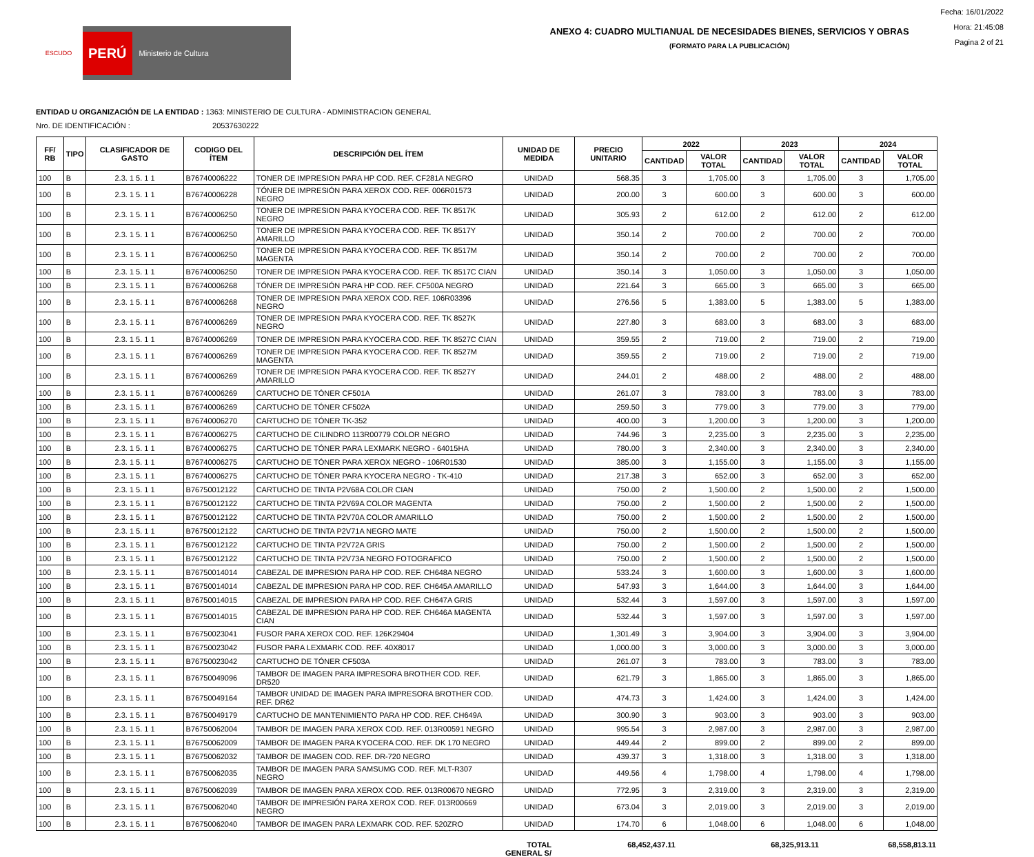ESCUDO
PERÚ
Ministerio de Cultura
ANEXO 4: CUADRO MULTIANUAL DE NECESIDADES BIENES, SERVICIOS Y OBRAS
(FORMATO PARA LA PUBLICACIÓN)
Fecha: 16/01/2022
Hora: 21:45:08
Pagina 2 of 21
ENTIDAD U ORGANIZACIÓN DE LA ENTIDAD : 1363: MINISTERIO DE CULTURA - ADMINISTRACION GENERAL
Nro. DE IDENTIFICACIÓN : 20537630222
| FF/ RB | TIPO | CLASIFICADOR DE GASTO | CODIGO DEL ÍTEM | DESCRIPCIÓN DEL ÍTEM | UNIDAD DE MEDIDA | PRECIO UNITARIO | 2022 | | 2023 | | 2024 | |
| --- | --- | --- | --- | --- | --- | --- | --- | --- | --- | --- | --- | --- |
| | | | | | | | CANTIDAD | VALOR TOTAL | CANTIDAD | VALOR TOTAL | CANTIDAD | VALOR TOTAL |
| 100 | B | 2.3. 1 5. 1 1 | B76740006222 | TONER DE IMPRESION PARA HP COD. REF. CF281A NEGRO | UNIDAD | 568.35 | 3 | 1,705.00 | 3 | 1,705.00 | 3 | 1,705.00 |
| 100 | B | 2.3. 1 5. 1 1 | B76740006228 | TÓNER DE IMPRESIÓN PARA XEROX COD. REF. 006R01573 NEGRO | UNIDAD | 200.00 | 3 | 600.00 | 3 | 600.00 | 3 | 600.00 |
| 100 | B | 2.3. 1 5. 1 1 | B76740006250 | TONER DE IMPRESION PARA KYOCERA COD. REF. TK 8517K NEGRO | UNIDAD | 305.93 | 2 | 612.00 | 2 | 612.00 | 2 | 612.00 |
| 100 | B | 2.3. 1 5. 1 1 | B76740006250 | TONER DE IMPRESION PARA KYOCERA COD. REF. TK 8517Y AMARILLO | UNIDAD | 350.14 | 2 | 700.00 | 2 | 700.00 | 2 | 700.00 |
| 100 | B | 2.3. 1 5. 1 1 | B76740006250 | TONER DE IMPRESION PARA KYOCERA COD. REF. TK 8517M MAGENTA | UNIDAD | 350.14 | 2 | 700.00 | 2 | 700.00 | 2 | 700.00 |
| 100 | B | 2.3. 1 5. 1 1 | B76740006250 | TONER DE IMPRESION PARA KYOCERA COD. REF. TK 8517C CIAN | UNIDAD | 350.14 | 3 | 1,050.00 | 3 | 1,050.00 | 3 | 1,050.00 |
| 100 | B | 2.3. 1 5. 1 1 | B76740006268 | TÓNER DE IMPRESIÓN PARA HP COD. REF. CF500A NEGRO | UNIDAD | 221.64 | 3 | 665.00 | 3 | 665.00 | 3 | 665.00 |
| 100 | B | 2.3. 1 5. 1 1 | B76740006268 | TONER DE IMPRESION PARA XEROX COD. REF. 106R03396 NEGRO | UNIDAD | 276.56 | 5 | 1,383.00 | 5 | 1,383.00 | 5 | 1,383.00 |
| 100 | B | 2.3. 1 5. 1 1 | B76740006269 | TONER DE IMPRESION PARA KYOCERA COD. REF. TK 8527K NEGRO | UNIDAD | 227.80 | 3 | 683.00 | 3 | 683.00 | 3 | 683.00 |
| 100 | B | 2.3. 1 5. 1 1 | B76740006269 | TONER DE IMPRESION PARA KYOCERA COD. REF. TK 8527C CIAN | UNIDAD | 359.55 | 2 | 719.00 | 2 | 719.00 | 2 | 719.00 |
| 100 | B | 2.3. 1 5. 1 1 | B76740006269 | TONER DE IMPRESION PARA KYOCERA COD. REF. TK 8527M MAGENTA | UNIDAD | 359.55 | 2 | 719.00 | 2 | 719.00 | 2 | 719.00 |
| 100 | B | 2.3. 1 5. 1 1 | B76740006269 | TONER DE IMPRESION PARA KYOCERA COD. REF. TK 8527Y AMARILLO | UNIDAD | 244.01 | 2 | 488.00 | 2 | 488.00 | 2 | 488.00 |
| 100 | B | 2.3. 1 5. 1 1 | B76740006269 | CARTUCHO DE TÓNER CF501A | UNIDAD | 261.07 | 3 | 783.00 | 3 | 783.00 | 3 | 783.00 |
| 100 | B | 2.3. 1 5. 1 1 | B76740006269 | CARTUCHO DE TÓNER CF502A | UNIDAD | 259.50 | 3 | 779.00 | 3 | 779.00 | 3 | 779.00 |
| 100 | B | 2.3. 1 5. 1 1 | B76740006270 | CARTUCHO DE TÓNER TK-352 | UNIDAD | 400.00 | 3 | 1,200.00 | 3 | 1,200.00 | 3 | 1,200.00 |
| 100 | B | 2.3. 1 5. 1 1 | B76740006275 | CARTUCHO DE CILINDRO 113R00779 COLOR NEGRO | UNIDAD | 744.96 | 3 | 2,235.00 | 3 | 2,235.00 | 3 | 2,235.00 |
| 100 | B | 2.3. 1 5. 1 1 | B76740006275 | CARTUCHO DE TÓNER PARA LEXMARK NEGRO - 64015HA | UNIDAD | 780.00 | 3 | 2,340.00 | 3 | 2,340.00 | 3 | 2,340.00 |
| 100 | B | 2.3. 1 5. 1 1 | B76740006275 | CARTUCHO DE TÓNER PARA XEROX NEGRO - 106R01530 | UNIDAD | 385.00 | 3 | 1,155.00 | 3 | 1,155.00 | 3 | 1,155.00 |
| 100 | B | 2.3. 1 5. 1 1 | B76740006275 | CARTUCHO DE TÓNER PARA KYOCERA NEGRO - TK-410 | UNIDAD | 217.38 | 3 | 652.00 | 3 | 652.00 | 3 | 652.00 |
| 100 | B | 2.3. 1 5. 1 1 | B76750012122 | CARTUCHO DE TINTA P2V68A COLOR CIAN | UNIDAD | 750.00 | 2 | 1,500.00 | 2 | 1,500.00 | 2 | 1,500.00 |
| 100 | B | 2.3. 1 5. 1 1 | B76750012122 | CARTUCHO DE TINTA P2V69A COLOR MAGENTA | UNIDAD | 750.00 | 2 | 1,500.00 | 2 | 1,500.00 | 2 | 1,500.00 |
| 100 | B | 2.3. 1 5. 1 1 | B76750012122 | CARTUCHO DE TINTA P2V70A COLOR AMARILLO | UNIDAD | 750.00 | 2 | 1,500.00 | 2 | 1,500.00 | 2 | 1,500.00 |
| 100 | B | 2.3. 1 5. 1 1 | B76750012122 | CARTUCHO DE TINTA P2V71A NEGRO MATE | UNIDAD | 750.00 | 2 | 1,500.00 | 2 | 1,500.00 | 2 | 1,500.00 |
| 100 | B | 2.3. 1 5. 1 1 | B76750012122 | CARTUCHO DE TINTA P2V72A GRIS | UNIDAD | 750.00 | 2 | 1,500.00 | 2 | 1,500.00 | 2 | 1,500.00 |
| 100 | B | 2.3. 1 5. 1 1 | B76750012122 | CARTUCHO DE TINTA P2V73A NEGRO FOTOGRAFICO | UNIDAD | 750.00 | 2 | 1,500.00 | 2 | 1,500.00 | 2 | 1,500.00 |
| 100 | B | 2.3. 1 5. 1 1 | B76750014014 | CABEZAL DE IMPRESION PARA HP COD. REF. CH648A NEGRO | UNIDAD | 533.24 | 3 | 1,600.00 | 3 | 1,600.00 | 3 | 1,600.00 |
| 100 | B | 2.3. 1 5. 1 1 | B76750014014 | CABEZAL DE IMPRESION PARA HP COD. REF. CH645A AMARILLO | UNIDAD | 547.93 | 3 | 1,644.00 | 3 | 1,644.00 | 3 | 1,644.00 |
| 100 | B | 2.3. 1 5. 1 1 | B76750014015 | CABEZAL DE IMPRESION PARA HP COD. REF. CH647A GRIS | UNIDAD | 532.44 | 3 | 1,597.00 | 3 | 1,597.00 | 3 | 1,597.00 |
| 100 | B | 2.3. 1 5. 1 1 | B76750014015 | CABEZAL DE IMPRESION PARA HP COD. REF. CH646A MAGENTA CIAN | UNIDAD | 532.44 | 3 | 1,597.00 | 3 | 1,597.00 | 3 | 1,597.00 |
| 100 | B | 2.3. 1 5. 1 1 | B76750023041 | FUSOR PARA XEROX COD. REF. 126K29404 | UNIDAD | 1,301.49 | 3 | 3,904.00 | 3 | 3,904.00 | 3 | 3,904.00 |
| 100 | B | 2.3. 1 5. 1 1 | B76750023042 | FUSOR PARA LEXMARK COD. REF. 40X8017 | UNIDAD | 1,000.00 | 3 | 3,000.00 | 3 | 3,000.00 | 3 | 3,000.00 |
| 100 | B | 2.3. 1 5. 1 1 | B76750023042 | CARTUCHO DE TÓNER CF503A | UNIDAD | 261.07 | 3 | 783.00 | 3 | 783.00 | 3 | 783.00 |
| 100 | B | 2.3. 1 5. 1 1 | B76750049096 | TAMBOR DE IMAGEN PARA IMPRESORA BROTHER COD. REF. DR520 | UNIDAD | 621.79 | 3 | 1,865.00 | 3 | 1,865.00 | 3 | 1,865.00 |
| 100 | B | 2.3. 1 5. 1 1 | B76750049164 | TAMBOR UNIDAD DE IMAGEN PARA IMPRESORA BROTHER COD. REF. DR62 | UNIDAD | 474.73 | 3 | 1,424.00 | 3 | 1,424.00 | 3 | 1,424.00 |
| 100 | B | 2.3. 1 5. 1 1 | B76750049179 | CARTUCHO DE MANTENIMIENTO PARA HP COD. REF. CH649A | UNIDAD | 300.90 | 3 | 903.00 | 3 | 903.00 | 3 | 903.00 |
| 100 | B | 2.3. 1 5. 1 1 | B76750062004 | TAMBOR DE IMAGEN PARA XEROX COD. REF. 013R00591 NEGRO | UNIDAD | 995.54 | 3 | 2,987.00 | 3 | 2,987.00 | 3 | 2,987.00 |
| 100 | B | 2.3. 1 5. 1 1 | B76750062009 | TAMBOR DE IMAGEN PARA KYOCERA COD. REF. DK 170 NEGRO | UNIDAD | 449.44 | 2 | 899.00 | 2 | 899.00 | 2 | 899.00 |
| 100 | B | 2.3. 1 5. 1 1 | B76750062032 | TAMBOR DE IMAGEN COD. REF. DR-720 NEGRO | UNIDAD | 439.37 | 3 | 1,318.00 | 3 | 1,318.00 | 3 | 1,318.00 |
| 100 | B | 2.3. 1 5. 1 1 | B76750062035 | TAMBOR DE IMAGEN PARA SAMSUMG COD. REF. MLT-R307 NEGRO | UNIDAD | 449.56 | 4 | 1,798.00 | 4 | 1,798.00 | 4 | 1,798.00 |
| 100 | B | 2.3. 1 5. 1 1 | B76750062039 | TAMBOR DE IMAGEN PARA XEROX COD. REF. 013R00670 NEGRO | UNIDAD | 772.95 | 3 | 2,319.00 | 3 | 2,319.00 | 3 | 2,319.00 |
| 100 | B | 2.3. 1 5. 1 1 | B76750062040 | TAMBOR DE IMPRESIÓN PARA XEROX COD. REF. 013R00669 NEGRO | UNIDAD | 673.04 | 3 | 2,019.00 | 3 | 2,019.00 | 3 | 2,019.00 |
| 100 | B | 2.3. 1 5. 1 1 | B76750062040 | TAMBOR DE IMAGEN PARA LEXMARK COD. REF. 520ZRO | UNIDAD | 174.70 | 6 | 1,048.00 | 6 | 1,048.00 | 6 | 1,048.00 |
TOTAL
GENERAL S/
68,452,437.11 68,325,913.11 68,558,813.11